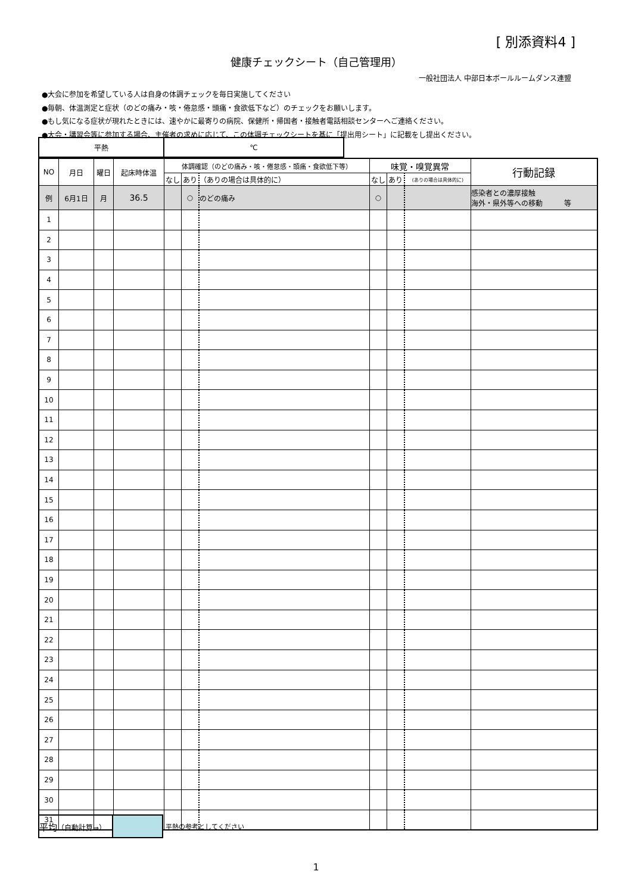[ 別添資料4 ]
健康チェックシート（自己管理用）
一般社団法人 中部日本ボールルームダンス連盟
●大会に参加を希望している人は自身の体調チェックを毎日実施してください
●毎朝、体温測定と症状（のどの痛み・咳・倦怠感・頭痛・食欲低下など）のチェックをお願いします。
●もし気になる症状が現れたときには、速やかに最寄りの病院、保健所・帰国者・接触者電話相談センターへご連絡ください。
●大会・講習会等に参加する場合、主催者の求めに応じて、この体調チェックシートを基に「提出用シート」に記載をし提出ください。
| 平熱 | ℃ |
| NO | 月日 | 曜日 | 起床時体温 | 体調確認（のどの痛み・咳・倦怠感・頭痛・食欲低下等） | | | 味覚・嗅覚異常 | | | 行動記録 |
| --- | --- | --- | --- | --- | --- | --- | --- | --- | --- | --- |
| | | | | なし | あり | （ありの場合は具体的に） | なし | あり | (ありの場合は具体的に) | |
| 例 | 6月1日 | 月 | 36.5 | | ○ | のどの痛み | ○ | | | 感染者との濃厚接触 海外・県外等への移動 等 |
| 1 | | | | | | | | | | |
| 2 | | | | | | | | | | |
| 3 | | | | | | | | | | |
| 4 | | | | | | | | | | |
| 5 | | | | | | | | | | |
| 6 | | | | | | | | | | |
| 7 | | | | | | | | | | |
| 8 | | | | | | | | | | |
| 9 | | | | | | | | | | |
| 10 | | | | | | | | | | |
| 11 | | | | | | | | | | |
| 12 | | | | | | | | | | |
| 13 | | | | | | | | | | |
| 14 | | | | | | | | | | |
| 15 | | | | | | | | | | |
| 16 | | | | | | | | | | |
| 17 | | | | | | | | | | |
| 18 | | | | | | | | | | |
| 19 | | | | | | | | | | |
| 20 | | | | | | | | | | |
| 21 | | | | | | | | | | |
| 22 | | | | | | | | | | |
| 23 | | | | | | | | | | |
| 24 | | | | | | | | | | |
| 25 | | | | | | | | | | |
| 26 | | | | | | | | | | |
| 27 | | | | | | | | | | |
| 28 | | | | | | | | | | |
| 29 | | | | | | | | | | |
| 30 | | | | | | | | | | |
| 31 | | | | | | | | | | |
| 平均 （自動計算⇒） | | 平熱の参考としてください |
1